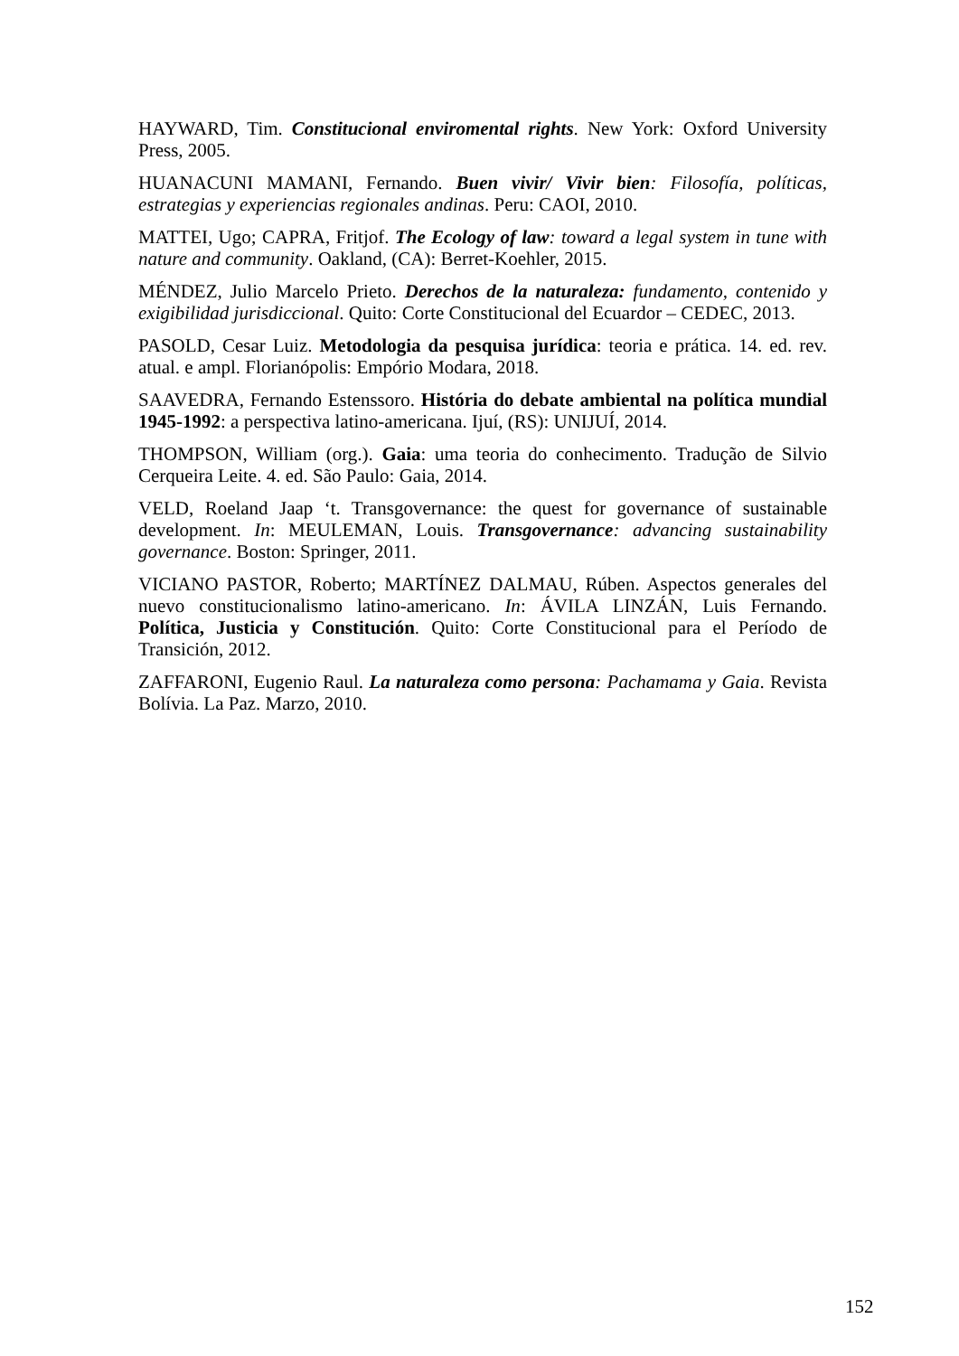HAYWARD, Tim. Constitucional enviromental rights. New York: Oxford University Press, 2005.
HUANACUNI MAMANI, Fernando. Buen vivir/ Vivir bien: Filosofía, políticas, estrategias y experiencias regionales andinas. Peru: CAOI, 2010.
MATTEI, Ugo; CAPRA, Fritjof. The Ecology of law: toward a legal system in tune with nature and community. Oakland, (CA): Berret-Koehler, 2015.
MÉNDEZ, Julio Marcelo Prieto. Derechos de la naturaleza: fundamento, contenido y exigibilidad jurisdiccional. Quito: Corte Constitucional del Ecuardor – CEDEC, 2013.
PASOLD, Cesar Luiz. Metodologia da pesquisa jurídica: teoria e prática. 14. ed. rev. atual. e ampl. Florianópolis: Empório Modara, 2018.
SAAVEDRA, Fernando Estenssoro. História do debate ambiental na política mundial 1945-1992: a perspectiva latino-americana. Ijuí, (RS): UNIJUÍ, 2014.
THOMPSON, William (org.). Gaia: uma teoria do conhecimento. Tradução de Silvio Cerqueira Leite. 4. ed. São Paulo: Gaia, 2014.
VELD, Roeland Jaap ‘t. Transgovernance: the quest for governance of sustainable development. In: MEULEMAN, Louis. Transgovernance: advancing sustainability governance. Boston: Springer, 2011.
VICIANO PASTOR, Roberto; MARTÍNEZ DALMAU, Rúben. Aspectos generales del nuevo constitucionalismo latino-americano. In: ÁVILA LINZÁN, Luis Fernando. Política, Justicia y Constitución. Quito: Corte Constitucional para el Período de Transición, 2012.
ZAFFARONI, Eugenio Raul. La naturaleza como persona: Pachamama y Gaia. Revista Bolívia. La Paz. Marzo, 2010.
152